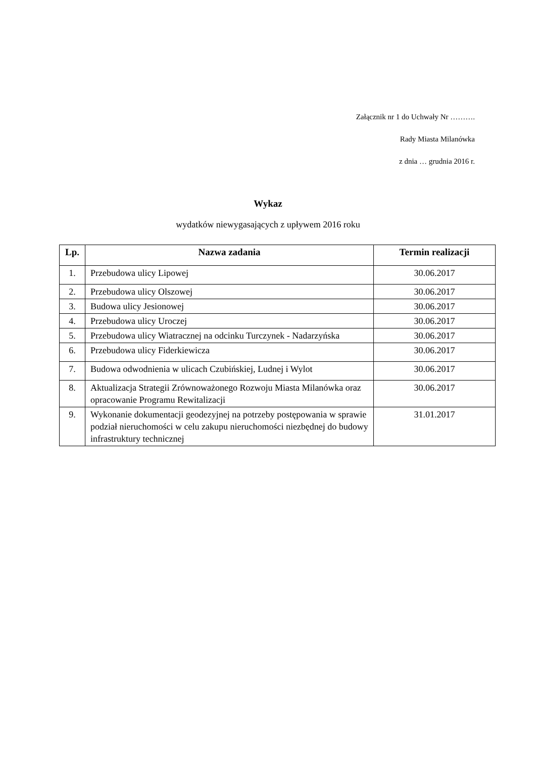Załącznik nr 1 do Uchwały Nr ……….
Rady Miasta Milanówka
z dnia … grudnia 2016 r.
Wykaz
wydatków niewygasających z upływem 2016 roku
| Lp. | Nazwa zadania | Termin realizacji |
| --- | --- | --- |
| 1. | Przebudowa ulicy Lipowej | 30.06.2017 |
| 2. | Przebudowa ulicy Olszowej | 30.06.2017 |
| 3. | Budowa ulicy Jesionowej | 30.06.2017 |
| 4. | Przebudowa ulicy Uroczej | 30.06.2017 |
| 5. | Przebudowa ulicy Wiatracznej na odcinku Turczynek - Nadarzyńska | 30.06.2017 |
| 6. | Przebudowa ulicy Fiderkiewicza | 30.06.2017 |
| 7. | Budowa odwodnienia w ulicach Czubińskiej, Ludnej i Wylot | 30.06.2017 |
| 8. | Aktualizacja Strategii Zrównoważonego Rozwoju Miasta Milanówka oraz opracowanie Programu Rewitalizacji | 30.06.2017 |
| 9. | Wykonanie dokumentacji geodezyjnej na potrzeby postępowania w sprawie podział nieruchomości w celu zakupu nieruchomości niezbędnej do budowy infrastruktury technicznej | 31.01.2017 |